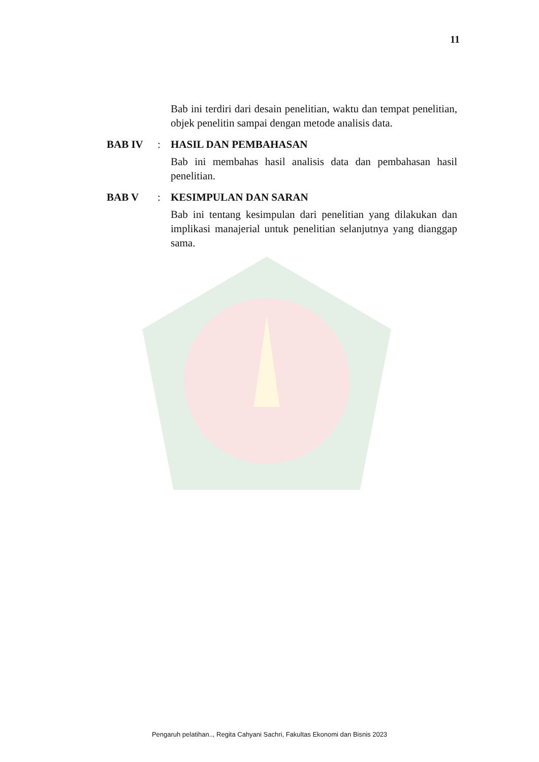11
Bab ini terdiri dari desain penelitian, waktu dan tempat penelitian, objek penelitin sampai dengan metode analisis data.
BAB IV : HASIL DAN PEMBAHASAN
Bab ini membahas hasil analisis data dan pembahasan hasil penelitian.
BAB V : KESIMPULAN DAN SARAN
Bab ini tentang kesimpulan dari penelitian yang dilakukan dan implikasi manajerial untuk penelitian selanjutnya yang dianggap sama.
Pengaruh pelatihan.., Regita Cahyani Sachri, Fakultas Ekonomi dan Bisnis 2023